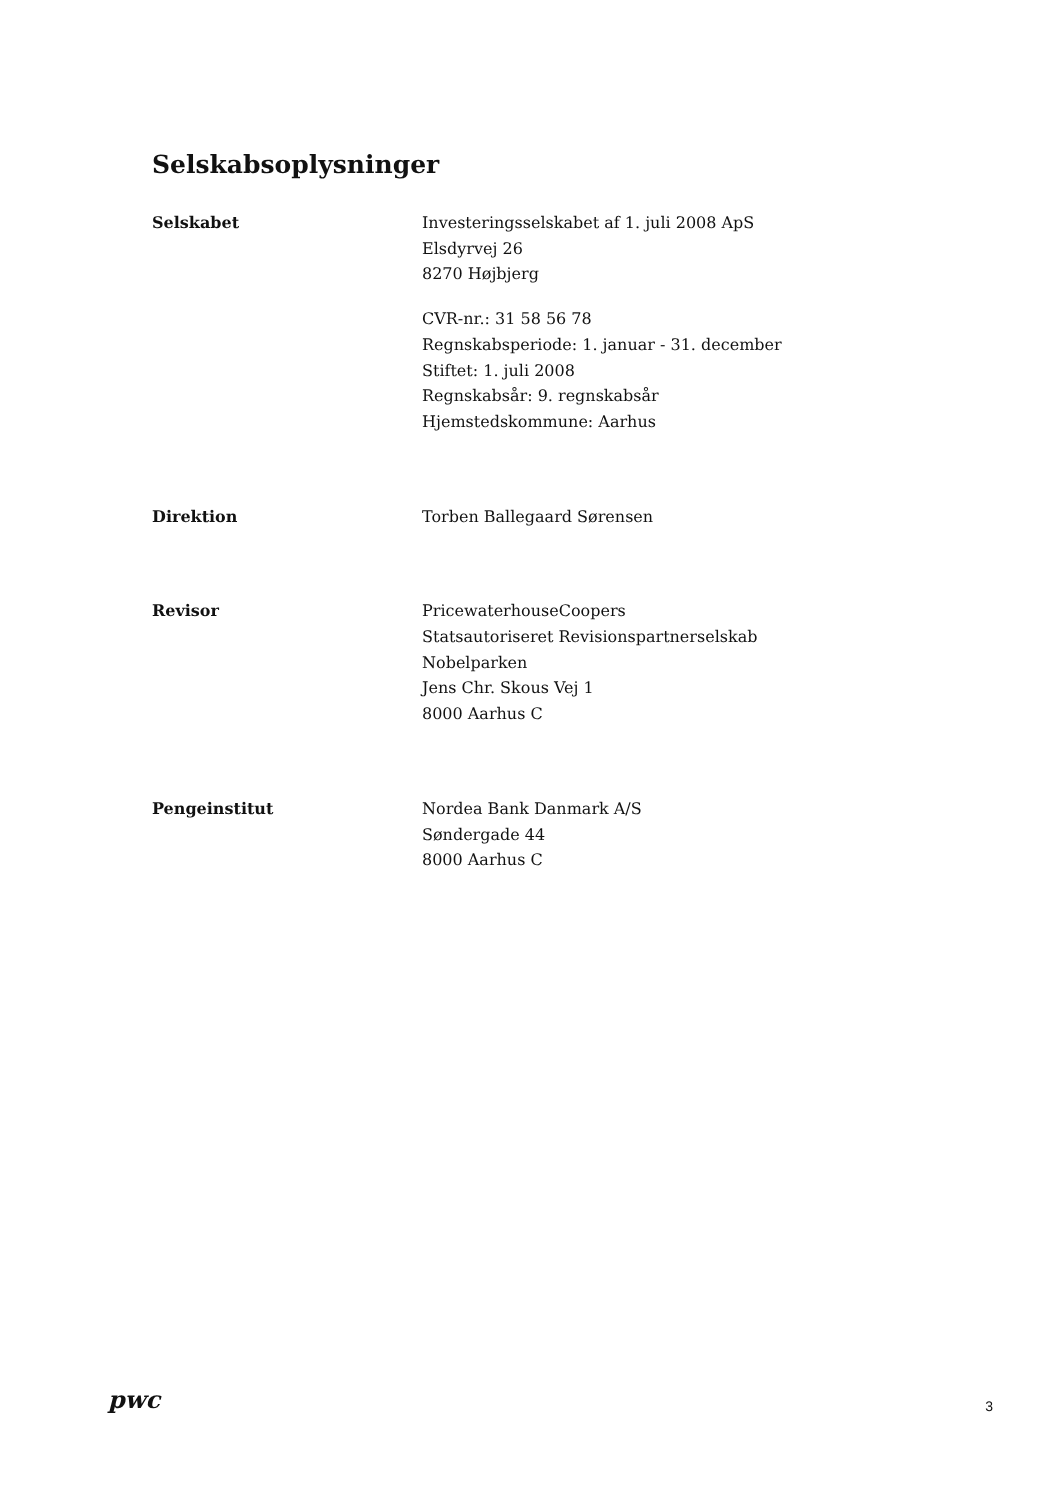Selskabsoplysninger
Selskabet Investeringsselskabet af 1. juli 2008 ApS
Elsdyrvej 26
8270 Højbjerg
CVR-nr.: 31 58 56 78
Regnskabsperiode: 1. januar - 31. december
Stiftet: 1. juli 2008
Regnskabsår: 9. regnskabsår
Hjemstedskommune: Aarhus
Direktion Torben Ballegaard Sørensen
Revisor PricewaterhouseCoopers
Statsautoriseret Revisionspartnerselskab
Nobelparken
Jens Chr. Skous Vej 1
8000 Aarhus C
Pengeinstitut Nordea Bank Danmark A/S
Søndergade 44
8000 Aarhus C
pwc
3